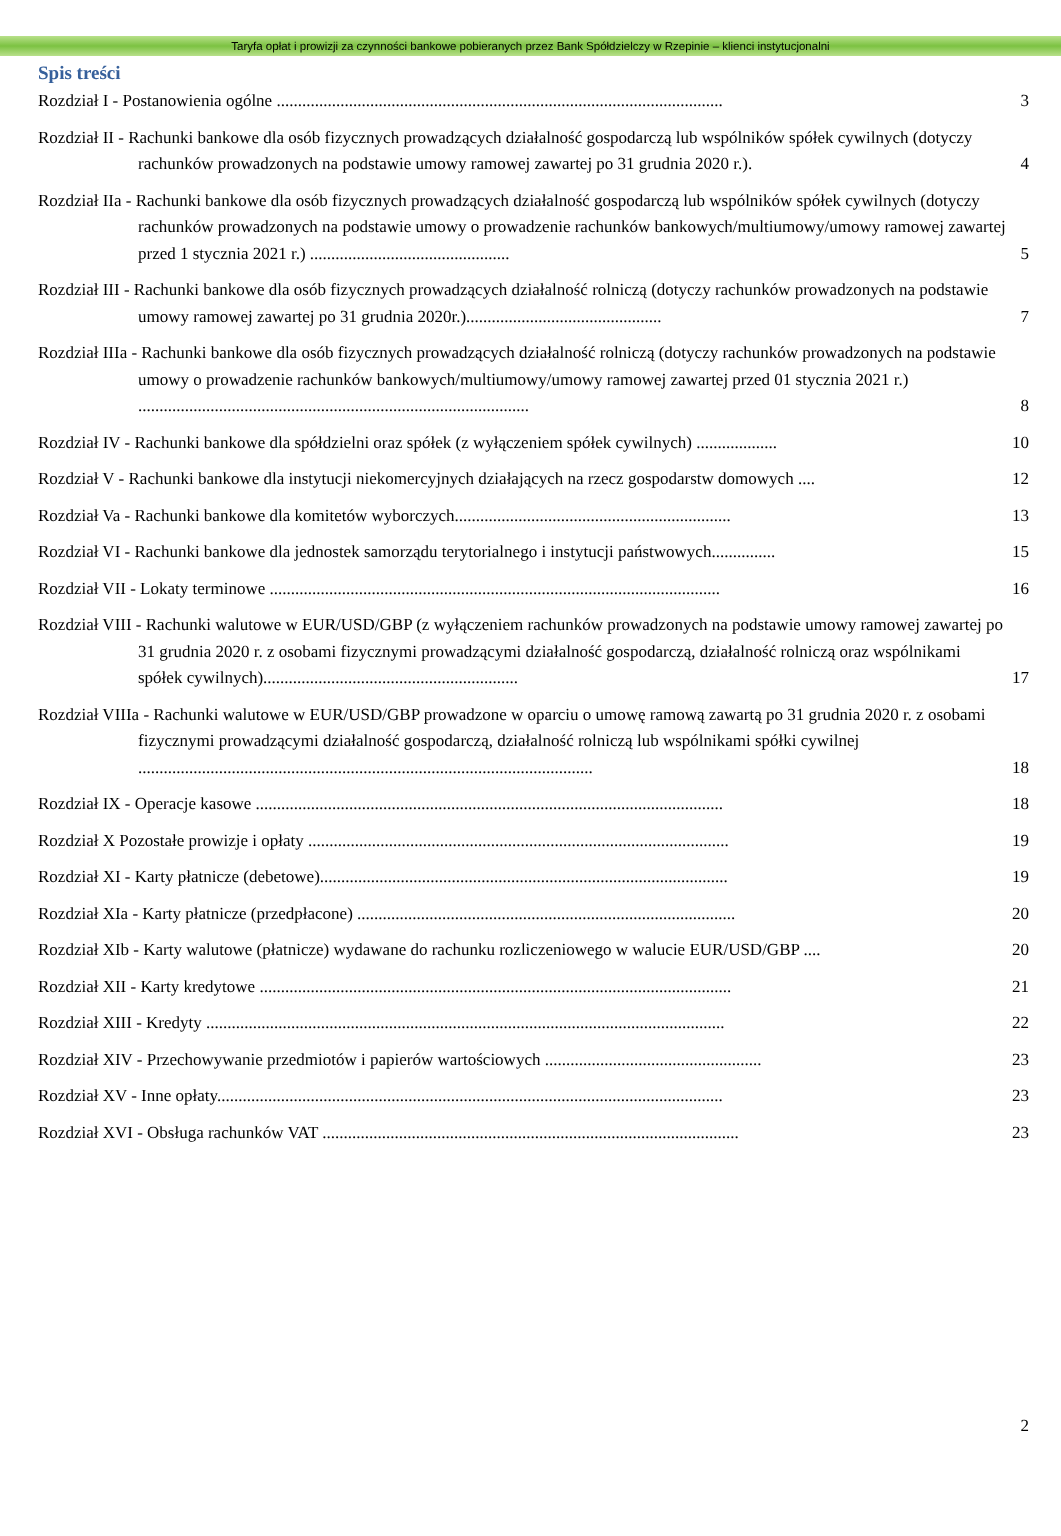Taryfa opłat i prowizji za czynności bankowe pobieranych przez Bank Spółdzielczy w Rzepinie – klienci instytucjonalni
Spis treści
Rozdział I - Postanowienia ogólne .........................................................................................................
3
Rozdział II - Rachunki bankowe dla osób fizycznych prowadzących działalność gospodarczą lub wspólników spółek cywilnych (dotyczy rachunków prowadzonych na podstawie umowy ramowej zawartej po 31 grudnia 2020 r.).
4
Rozdział IIa - Rachunki bankowe dla osób fizycznych prowadzących działalność gospodarczą lub wspólników spółek cywilnych (dotyczy rachunków prowadzonych na podstawie umowy o prowadzenie rachunków bankowych/multiumowy/umowy ramowej zawartej przed 1 stycznia 2021 r.) ...............................................
5
Rozdział III - Rachunki bankowe dla osób fizycznych prowadzących działalność rolniczą (dotyczy rachunków prowadzonych na podstawie umowy ramowej zawartej po 31 grudnia 2020r.)..............................................
7
Rozdział IIIa - Rachunki bankowe dla osób fizycznych prowadzących działalność rolniczą (dotyczy rachunków prowadzonych na podstawie umowy o prowadzenie rachunków bankowych/multiumowy/umowy ramowej zawartej przed 01 stycznia 2021 r.) ............................................................................................
8
Rozdział IV - Rachunki bankowe dla spółdzielni oraz spółek (z wyłączeniem spółek cywilnych) ...................
10
Rozdział V - Rachunki bankowe dla instytucji niekomercyjnych działających na rzecz gospodarstw domowych ....
12
Rozdział Va - Rachunki bankowe dla komitetów wyborczych.................................................................
13
Rozdział VI - Rachunki bankowe dla jednostek samorządu terytorialnego i instytucji państwowych...............
15
Rozdział VII - Lokaty terminowe ..........................................................................................................
16
Rozdział VIII - Rachunki walutowe w EUR/USD/GBP (z wyłączeniem rachunków prowadzonych na podstawie umowy ramowej zawartej po 31 grudnia 2020 r. z osobami fizycznymi prowadzącymi działalność gospodarczą, działalność rolniczą oraz wspólnikami spółek cywilnych)............................................................
17
Rozdział VIIIa - Rachunki walutowe w EUR/USD/GBP prowadzone w oparciu o umowę ramową zawartą po 31 grudnia 2020 r. z osobami fizycznymi prowadzącymi działalność gospodarczą, działalność rolniczą lub wspólnikami spółki cywilnej ...........................................................................................................
18
Rozdział IX - Operacje kasowe ..............................................................................................................
18
Rozdział X Pozostałe prowizje i opłaty ...................................................................................................
19
Rozdział XI - Karty płatnicze (debetowe)................................................................................................
19
Rozdział XIa - Karty płatnicze (przedpłacone) .........................................................................................
20
Rozdział XIb - Karty walutowe (płatnicze) wydawane do rachunku rozliczeniowego w walucie EUR/USD/GBP ....
20
Rozdział XII - Karty kredytowe ...............................................................................................................
21
Rozdział XIII - Kredyty ..........................................................................................................................
22
Rozdział XIV - Przechowywanie przedmiotów i papierów wartościowych ...................................................
23
Rozdział XV - Inne opłaty.......................................................................................................................
23
Rozdział XVI - Obsługa rachunków VAT ..................................................................................................
23
2